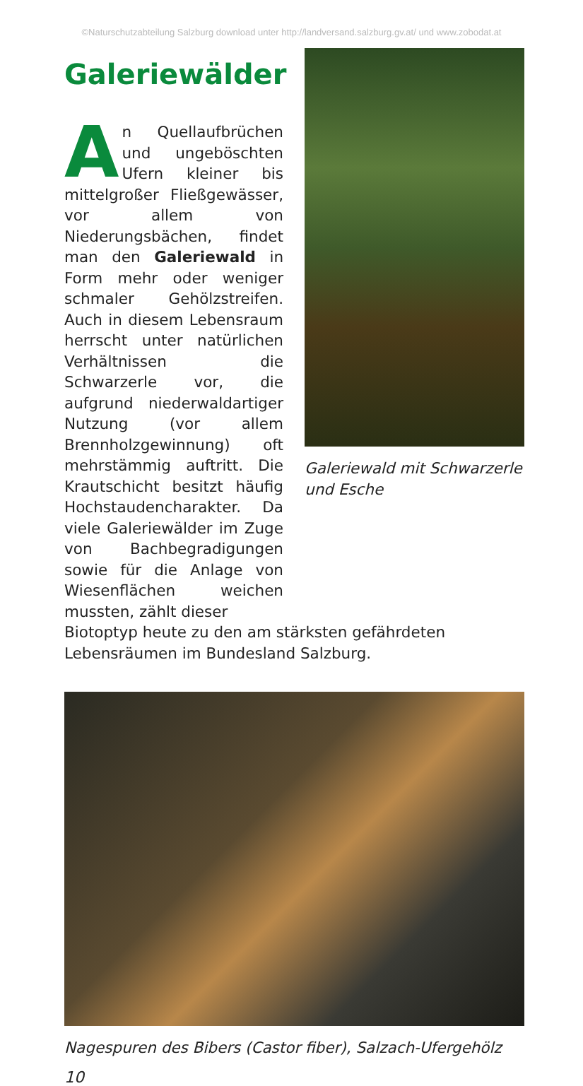©Naturschutzabteilung Salzburg download unter http://landversand.salzburg.gv.at/ und www.zobodat.at
Galeriewälder
An Quellaufbrüchen und ungeböschten Ufern kleiner bis mittelgroßer Fließgewässer, vor allem von Niederungsbächen, findet man den Galeriewald in Form mehr oder weniger schmaler Gehölzstreifen. Auch in diesem Lebensraum herrscht unter natürlichen Verhältnissen die Schwarzerle vor, die aufgrund niederwaldartiger Nutzung (vor allem Brennholzgewinnung) oft mehrstämmig auftritt. Die Krautschicht besitzt häufig Hochstaudencharakter. Da viele Galeriewälder im Zuge von Bachbegradigungen sowie für die Anlage von Wiesenflächen weichen mussten, zählt dieser
Galeriewald mit Schwarzerle und Esche
Biotoptyp heute zu den am stärksten gefährdeten Lebensräumen im Bundesland Salzburg.
Nagespuren des Bibers (Castor fiber), Salzach-Ufergehölz
10